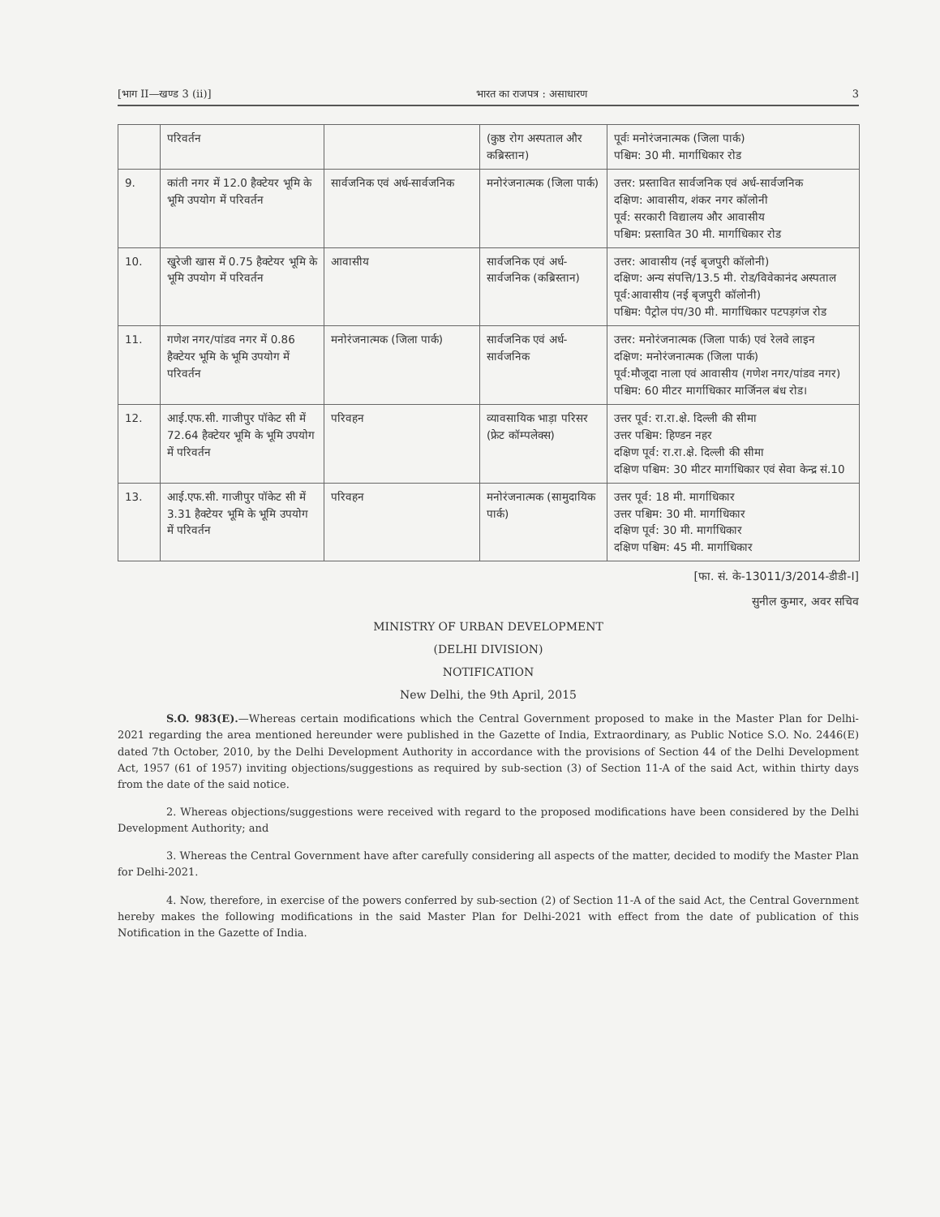[भाग II—खण्ड 3 (ii)] भारत का राजपत्र : असाधारण 3
| | परिवर्तन | | (कुष्ठ रोग अस्पताल और कब्रिस्तान) | पूर्वः मनोरंजनात्मक (जिला पार्क) पश्चिम: 30 मी. मार्गाधिकार रोड |
| 9. | कांती नगर में 12.0 हैक्टेयर भूमि के भूमि उपयोग में परिवर्तन | सार्वजनिक एवं अर्ध-सार्वजनिक | मनोरंजनात्मक (जिला पार्क) | उत्तर: प्रस्तावित सार्वजनिक एवं अर्ध-सार्वजनिक दक्षिण: आवासीय, शंकर नगर कॉलोनी पूर्व: सरकारी विद्यालय और आवासीय पश्चिम: प्रस्तावित 30 मी. मार्गाधिकार रोड |
| 10. | खुरेजी खास में 0.75 हैक्टेयर भूमि के भूमि उपयोग में परिवर्तन | आवासीय | सार्वजनिक एवं अर्ध-सार्वजनिक (कब्रिस्तान) | उत्तर: आवासीय (नई बृजपुरी कॉलोनी) दक्षिण: अन्य संपत्ति/13.5 मी. रोड/विवेकानंद अस्पताल पूर्व:आवासीय (नई बृजपुरी कॉलोनी) पश्चिम: पैट्रोल पंप/30 मी. मार्गाधिकार पटपड़गंज रोड |
| 11. | गणेश नगर/पांडव नगर में 0.86 हैक्टेयर भूमि के भूमि उपयोग में परिवर्तन | मनोरंजनात्मक (जिला पार्क) | सार्वजनिक एवं अर्ध-सार्वजनिक | उत्तर: मनोरंजनात्मक (जिला पार्क) एवं रेलवे लाइन दक्षिण: मनोरंजनात्मक (जिला पार्क) पूर्व:मौजूदा नाला एवं आवासीय (गणेश नगर/पांडव नगर) पश्चिम: 60 मीटर मार्गाधिकार मार्जिनल बंध रोड। |
| 12. | आई.एफ.सी. गाजीपुर पॉकेट सी में 72.64 हैक्टेयर भूमि के भूमि उपयोग में परिवर्तन | परिवहन | व्यावसायिक भाड़ा परिसर (फ्रेट कॉम्पलेक्स) | उत्तर पूर्व: रा.रा.क्षे. दिल्ली की सीमा उत्तर पश्चिम: हिण्डन नहर दक्षिण पूर्व: रा.रा.क्षे. दिल्ली की सीमा दक्षिण पश्चिम: 30 मीटर मार्गाधिकार एवं सेवा केन्द्र सं.10 |
| 13. | आई.एफ.सी. गाजीपुर पॉकेट सी में 3.31 हैक्टेयर भूमि के भूमि उपयोग में परिवर्तन | परिवहन | मनोरंजनात्मक (सामुदायिक पार्क) | उत्तर पूर्व: 18 मी. मार्गाधिकार उत्तर पश्चिम: 30 मी. मार्गाधिकार दक्षिण पूर्व: 30 मी. मार्गाधिकार दक्षिण पश्चिम: 45 मी. मार्गाधिकार |
[फा. सं. के-13011/3/2014-डीडी-I]
सुनील कुमार, अवर सचिव
MINISTRY OF URBAN DEVELOPMENT
(DELHI DIVISION)
NOTIFICATION
New Delhi, the 9th April, 2015
S.O. 983(E).—Whereas certain modifications which the Central Government proposed to make in the Master Plan for Delhi-2021 regarding the area mentioned hereunder were published in the Gazette of India, Extraordinary, as Public Notice S.O. No. 2446(E) dated 7th October, 2010, by the Delhi Development Authority in accordance with the provisions of Section 44 of the Delhi Development Act, 1957 (61 of 1957) inviting objections/suggestions as required by sub-section (3) of Section 11-A of the said Act, within thirty days from the date of the said notice.
2. Whereas objections/suggestions were received with regard to the proposed modifications have been considered by the Delhi Development Authority; and
3. Whereas the Central Government have after carefully considering all aspects of the matter, decided to modify the Master Plan for Delhi-2021.
4. Now, therefore, in exercise of the powers conferred by sub-section (2) of Section 11-A of the said Act, the Central Government hereby makes the following modifications in the said Master Plan for Delhi-2021 with effect from the date of publication of this Notification in the Gazette of India.